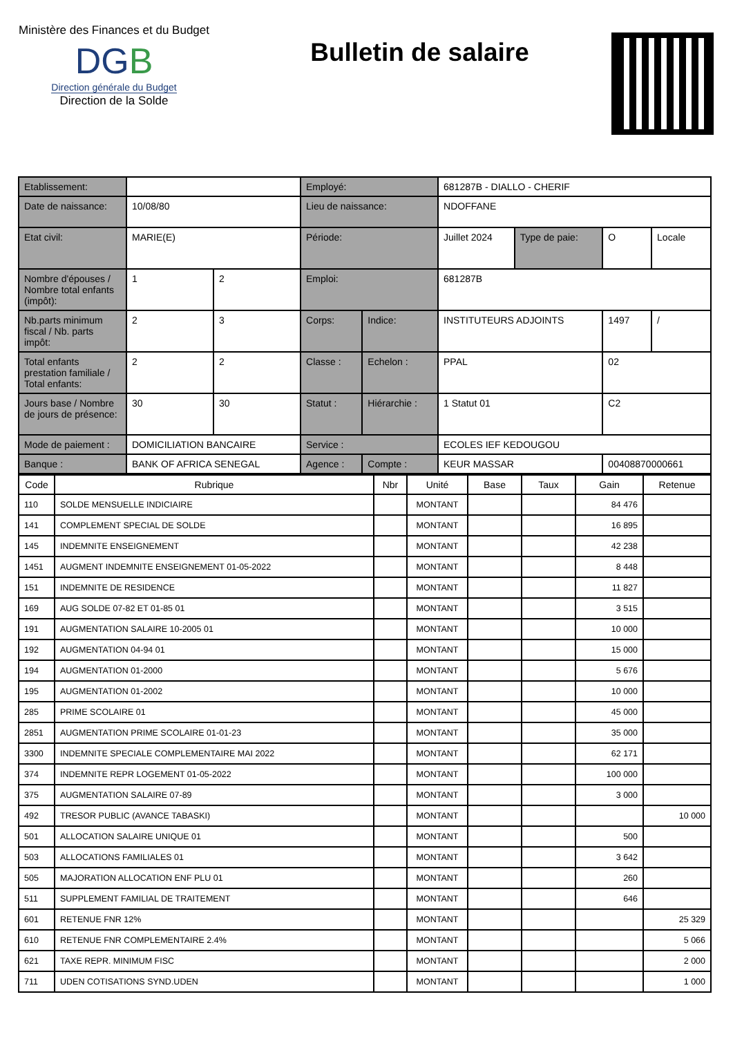Ministère des Finances et du Budget
DGB
Direction générale du Budget
Direction de la Solde
Bulletin de salaire
| Etablissement: | | | Employé: | | 681287B - DIALLO - CHERIF | | | |
| Date de naissance: | 10/08/80 | | Lieu de naissance: | | NDOFFANE | | | |
| Etat civil: | MARIE(E) | | Période: | | Juillet 2024 | Type de paie: | O | Locale |
| Nombre d'épouses / Nombre total enfants (impôt): | 1 | 2 | Emploi: | | 681287B | | | |
| Nb.parts minimum fiscal / Nb. parts impôt: | 2 | 3 | Corps: | Indice: | INSTITUTEURS ADJOINTS | | 1497 | / |
| Total enfants prestation familiale / Total enfants: | 2 | 2 | Classe : | Echelon : | PPAL | | 02 | |
| Jours base / Nombre de jours de présence: | 30 | 30 | Statut : | Hiérarchie : | 1 Statut 01 | | C2 | |
| Mode de paiement : | DOMICILIATION BANCAIRE | | Service : | | ECOLES IEF KEDOUGOU | | | |
| Banque : | BANK OF AFRICA SENEGAL | | Agence : | Compte : | KEUR MASSAR | | 00408870000661 | |
| Code | Rubrique | Nbr | Unité | Base | Taux | Gain | Retenue |
| --- | --- | --- | --- | --- | --- | --- | --- |
| 110 | SOLDE MENSUELLE INDICIAIRE | | MONTANT | | | 84 476 | |
| 141 | COMPLEMENT SPECIAL DE SOLDE | | MONTANT | | | 16 895 | |
| 145 | INDEMNITE ENSEIGNEMENT | | MONTANT | | | 42 238 | |
| 1451 | AUGMENT INDEMNITE ENSEIGNEMENT 01-05-2022 | | MONTANT | | | 8 448 | |
| 151 | INDEMNITE DE RESIDENCE | | MONTANT | | | 11 827 | |
| 169 | AUG SOLDE 07-82 ET 01-85 01 | | MONTANT | | | 3 515 | |
| 191 | AUGMENTATION SALAIRE 10-2005 01 | | MONTANT | | | 10 000 | |
| 192 | AUGMENTATION 04-94 01 | | MONTANT | | | 15 000 | |
| 194 | AUGMENTATION 01-2000 | | MONTANT | | | 5 676 | |
| 195 | AUGMENTATION 01-2002 | | MONTANT | | | 10 000 | |
| 285 | PRIME SCOLAIRE 01 | | MONTANT | | | 45 000 | |
| 2851 | AUGMENTATION PRIME SCOLAIRE 01-01-23 | | MONTANT | | | 35 000 | |
| 3300 | INDEMNITE SPECIALE COMPLEMENTAIRE MAI 2022 | | MONTANT | | | 62 171 | |
| 374 | INDEMNITE REPR LOGEMENT 01-05-2022 | | MONTANT | | | 100 000 | |
| 375 | AUGMENTATION SALAIRE 07-89 | | MONTANT | | | 3 000 | |
| 492 | TRESOR PUBLIC (AVANCE TABASKI) | | MONTANT | | | | 10 000 |
| 501 | ALLOCATION SALAIRE UNIQUE 01 | | MONTANT | | | 500 | |
| 503 | ALLOCATIONS FAMILIALES 01 | | MONTANT | | | 3 642 | |
| 505 | MAJORATION ALLOCATION ENF PLU 01 | | MONTANT | | | 260 | |
| 511 | SUPPLEMENT FAMILIAL DE TRAITEMENT | | MONTANT | | | 646 | |
| 601 | RETENUE FNR 12% | | MONTANT | | | | 25 329 |
| 610 | RETENUE FNR COMPLEMENTAIRE 2.4% | | MONTANT | | | | 5 066 |
| 621 | TAXE REPR. MINIMUM FISC | | MONTANT | | | | 2 000 |
| 711 | UDEN COTISATIONS SYND.UDEN | | MONTANT | | | | 1 000 |